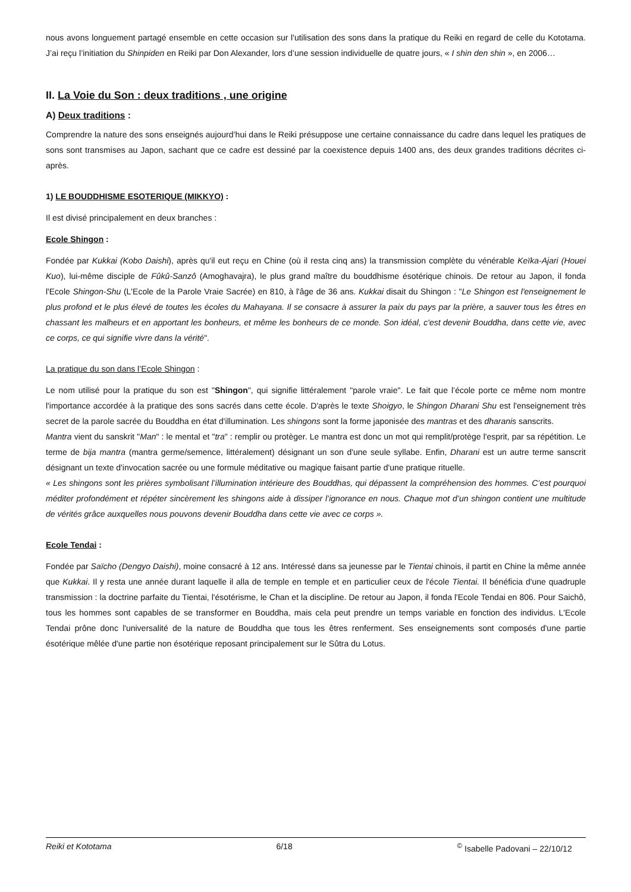nous avons longuement partagé ensemble en cette occasion sur l'utilisation des sons dans la pratique du Reiki en regard de celle du Kototama. J’ai reçu l’initiation du Shinpiden en Reiki par Don Alexander, lors d’une session individuelle de quatre jours, « I shin den shin », en 2006…
II. La Voie du Son : deux traditions , une origine
A) Deux traditions :
Comprendre la nature des sons enseignés aujourd’hui dans le Reiki présuppose une certaine connaissance du cadre dans lequel les pratiques de sons sont transmises au Japon, sachant que ce cadre est dessiné par la coexistence depuis 1400 ans, des deux grandes traditions décrites ci-après.
1) LE BOUDDHISME ESOTERIQUE (MIKKYO) :
Il est divisé principalement en deux branches :
Ecole Shingon :
Fondée par Kukkai (Kobo Daishi), après qu'il eut reçu en Chine (où il resta cinq ans) la transmission complète du vénérable Keïka-Ajari (Houei Kuo), lui-même disciple de Fûkû-Sanzô (Amoghavajra), le plus grand maître du bouddhisme ésotérique chinois. De retour au Japon, il fonda l'Ecole Shingon-Shu (L'Ecole de la Parole Vraie Sacrée) en 810, à l'âge de 36 ans. Kukkai disait du Shingon : "Le Shingon est l'enseignement le plus profond et le plus élevé de toutes les écoles du Mahayana. Il se consacre à assurer la paix du pays par la prière, a sauver tous les êtres en chassant les malheurs et en apportant les bonheurs, et même les bonheurs de ce monde. Son idéal, c'est devenir Bouddha, dans cette vie, avec ce corps, ce qui signifie vivre dans la vérité".
La pratique du son dans l’Ecole Shingon :
Le nom utilisé pour la pratique du son est "Shingon", qui signifie littéralement "parole vraie". Le fait que l’école porte ce même nom montre l'importance accordée à la pratique des sons sacrés dans cette école. D'après le texte Shoigyo, le Shingon Dharani Shu est l'enseignement très secret de la parole sacrée du Bouddha en état d'illumination. Les shingons sont la forme japonisée des mantras et des dharanis sanscrits.
Mantra vient du sanskrit "Man" : le mental et "tra" : remplir ou protèger. Le mantra est donc un mot qui remplit/protège l'esprit, par sa répétition. Le terme de bija mantra (mantra germe/semence, littéralement) désignant un son d'une seule syllabe. Enfin, Dharani est un autre terme sanscrit désignant un texte d'invocation sacrée ou une formule méditative ou magique faisant partie d'une pratique rituelle.
« Les shingons sont les prières symbolisant l’illumination intérieure des Bouddhas, qui dépassent la compréhension des hommes. C’est pourquoi méditer profondément et répéter sincèrement les shingons aide à dissiper l’ignorance en nous. Chaque mot d’un shingon contient une multitude de vérités grâce auxquelles nous pouvons devenir Bouddha dans cette vie avec ce corps ».
Ecole Tendai :
Fondée par Saïcho (Dengyo Daishi), moine consacré à 12 ans. Intéressé dans sa jeunesse par le Tientai chinois, il partit en Chine la même année que Kukkai. Il y resta une année durant laquelle il alla de temple en temple et en particulier ceux de l'école Tientai. Il bénéficia d'une quadruple transmission : la doctrine parfaite du Tientai, l'ésotérisme, le Chan et la discipline. De retour au Japon, il fonda l'Ecole Tendai en 806. Pour Saichô, tous les hommes sont capables de se transformer en Bouddha, mais cela peut prendre un temps variable en fonction des individus. L'Ecole Tendai prône donc l'universalité de la nature de Bouddha que tous les êtres renferment. Ses enseignements sont composés d'une partie ésotérique mêlée d'une partie non ésotérique reposant principalement sur le Sûtra du Lotus.
Reiki et Kototama 6/18 <sup>©</sup> Isabelle Padovani – 22/10/12